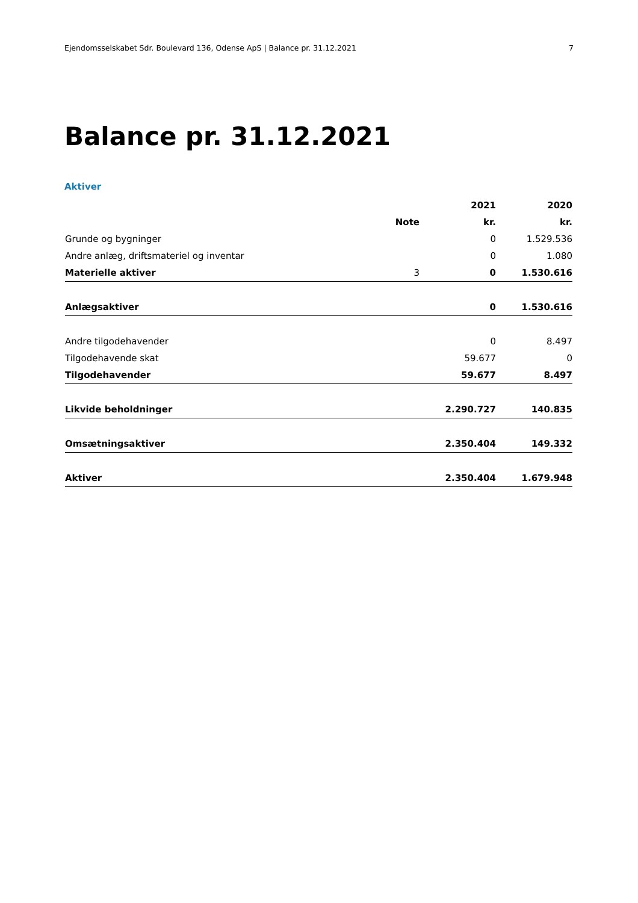Ejendomsselskabet Sdr. Boulevard 136, Odense ApS | Balance pr. 31.12.2021 7
Balance pr. 31.12.2021
Aktiver
| | | 2021 | 2020 |
| --- | --- | --- | --- |
| | Note | kr. | kr. |
| Grunde og bygninger | | 0 | 1.529.536 |
| Andre anlæg, driftsmateriel og inventar | | 0 | 1.080 |
| Materielle aktiver | 3 | 0 | 1.530.616 |
| Anlægsaktiver | | 0 | 1.530.616 |
| Andre tilgodehavender | | 0 | 8.497 |
| Tilgodehavende skat | | 59.677 | 0 |
| Tilgodehavender | | 59.677 | 8.497 |
| Likvide beholdninger | | 2.290.727 | 140.835 |
| Omsætningsaktiver | | 2.350.404 | 149.332 |
| Aktiver | | 2.350.404 | 1.679.948 |